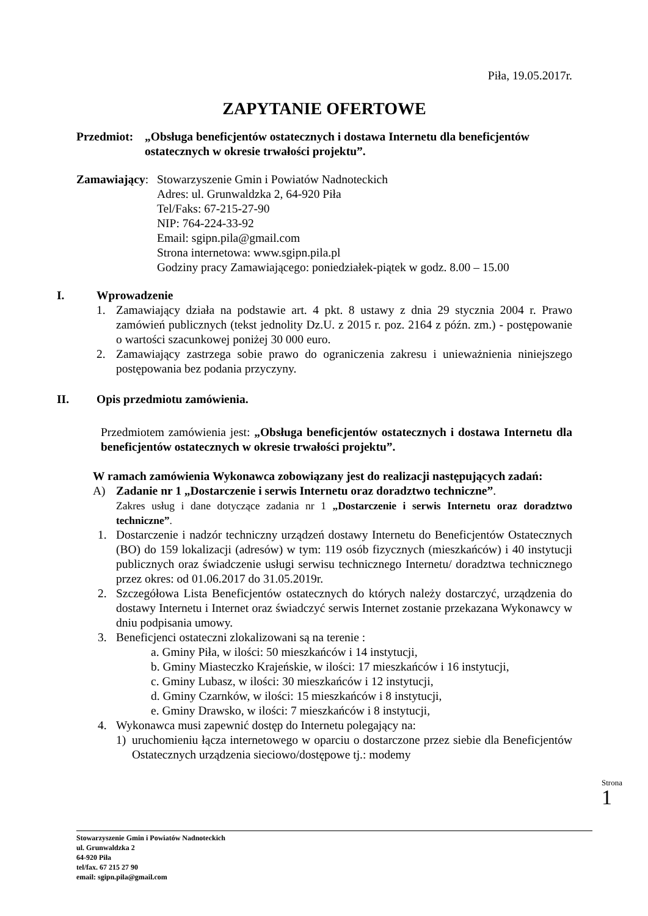Piła, 19.05.2017r.
ZAPYTANIE OFERTOWE
Przedmiot: „Obsługa beneficjentów ostatecznych i dostawa Internetu dla beneficjentów ostatecznych w okresie trwałości projektu”.
Zamawiający: Stowarzyszenie Gmin i Powiatów Nadnoteckich
Adres: ul. Grunwaldzka 2, 64-920 Piła
Tel/Faks: 67-215-27-90
NIP: 764-224-33-92
Email: sgipn.pila@gmail.com
Strona internetowa: www.sgipn.pila.pl
Godziny pracy Zamawiającego: poniedziałek-piątek w godz. 8.00 – 15.00
I. Wprowadzenie
1. Zamawiający działa na podstawie art. 4 pkt. 8 ustawy z dnia 29 stycznia 2004 r. Prawo zamówień publicznych (tekst jednolity Dz.U. z 2015 r. poz. 2164 z późn. zm.) - postępowanie o wartości szacunkowej poniżej 30 000 euro.
2. Zamawiający zastrzega sobie prawo do ograniczenia zakresu i unieważnienia niniejszego postępowania bez podania przyczyny.
II. Opis przedmiotu zamówienia.
Przedmiotem zamówienia jest: „Obsługa beneficjentów ostatecznych i dostawa Internetu dla beneficjentów ostatecznych w okresie trwałości projektu”.
W ramach zamówienia Wykonawca zobowiązany jest do realizacji następujących zadań:
A) Zadanie nr 1 „Dostarczenie i serwis Internetu oraz doradztwo techniczne”.
Zakres usług i dane dotyczące zadania nr 1 „Dostarczenie i serwis Internetu oraz doradztwo techniczne”.
1. Dostarczenie i nadzór techniczny urządzeń dostawy Internetu do Beneficjentów Ostatecznych (BO) do 159 lokalizacji (adresów) w tym: 119 osób fizycznych (mieszkańców) i 40 instytucji publicznych oraz świadczenie usługi serwisu technicznego Internetu/ doradztwa technicznego przez okres: od 01.06.2017 do 31.05.2019r.
2. Szczegółowa Lista Beneficjentów ostatecznych do których należy dostarczyć, urządzenia do dostawy Internetu i Internet oraz świadczyć serwis Internet zostanie przekazana Wykonawcy w dniu podpisania umowy.
3. Beneficjenci ostateczni zlokalizowani są na terenie :
a. Gminy Piła, w ilości: 50 mieszkańców i 14 instytucji,
b. Gminy Miasteczko Krajeńskie, w ilości: 17 mieszkańców i 16 instytucji,
c. Gminy Lubasz, w ilości: 30 mieszkańców i 12 instytucji,
d. Gminy Czarnków, w ilości: 15 mieszkańców i 8 instytucji,
e. Gminy Drawsko, w ilości: 7 mieszkańców i 8 instytucji,
4. Wykonawca musi zapewnić dostęp do Internetu polegający na:
1) uruchomieniu łącza internetowego w oparciu o dostarczone przez siebie dla Beneficjentów Ostatecznych urządzenia sieciowo/dostępowe tj.: modemy
Strona 1
Stowarzyszenie Gmin i Powiatów Nadnoteckich
ul. Grunwaldzka 2
64-920 Piła
tel/fax. 67 215 27 90
email: sgipn.pila@gmail.com